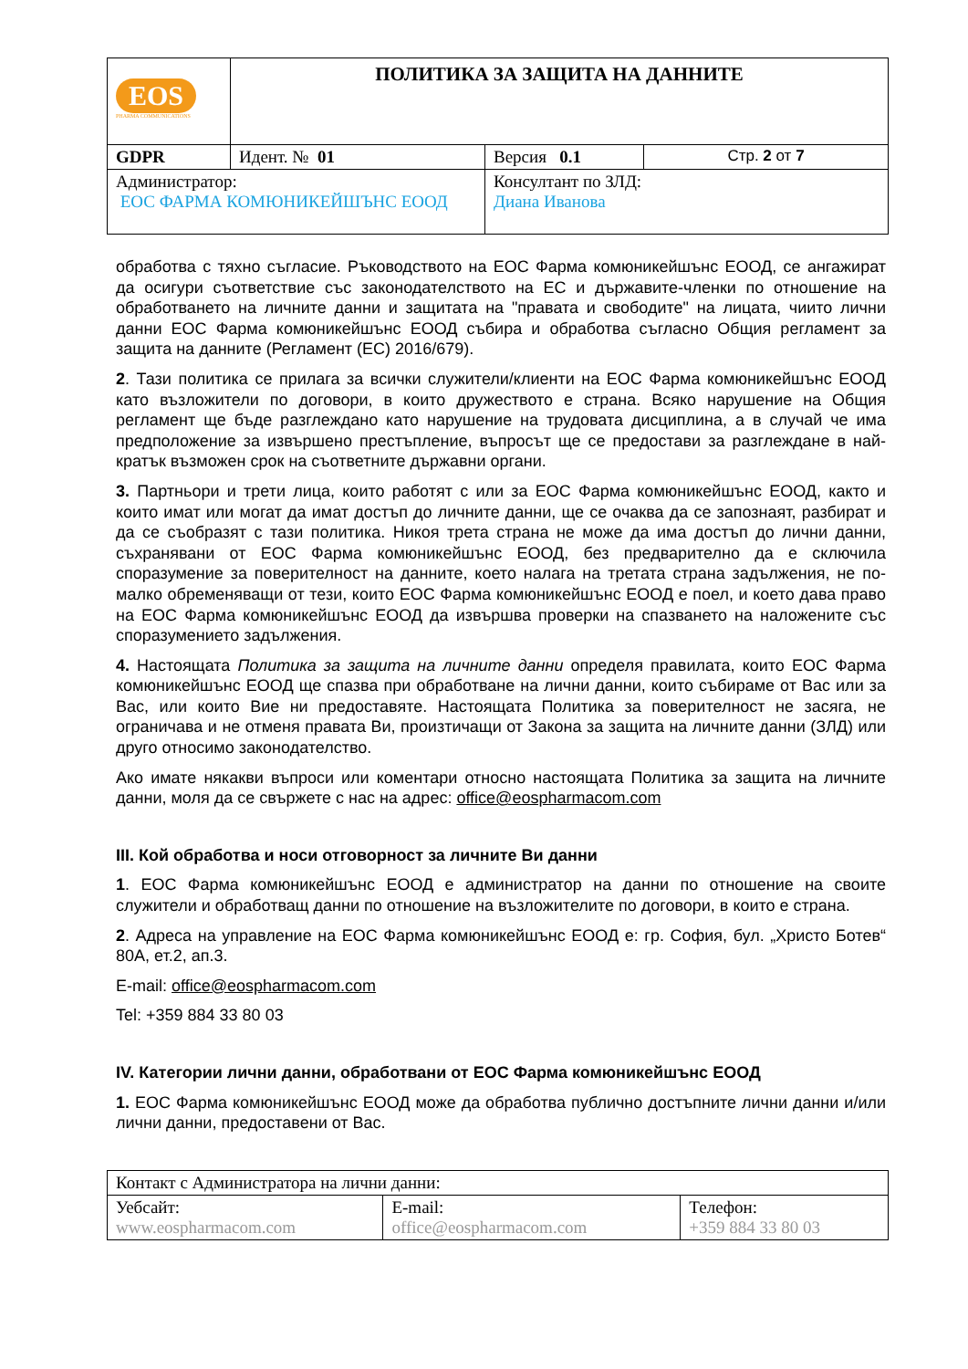| EOS PHARMA COMMUNICATIONS | ПОЛИТИКА ЗА ЗАЩИТА НА ДАННИТЕ | | |
| GDPR | Идент. № 01 | Версия 0.1 | Стр. 2 от 7 |
| Администратор: ЕОС ФАРМА КОМЮНИКЕЙШЪНС ЕООД | | Консултант по ЗЛД: Диана Иванова | |
обработва с тяхно съгласие. Ръководството на ЕОС Фарма комюникейшънс ЕООД, се ангажират да осигури съответствие със законодателството на ЕС и държавите-членки по отношение на обработването на личните данни и защитата на "правата и свободите" на лицата, чиито лични данни ЕОС Фарма комюникейшънс ЕООД събира и обработва съгласно Общия регламент за защита на данните (Регламент (ЕС) 2016/679).
2. Тази политика се прилага за всички служители/клиенти на ЕОС Фарма комюникейшънс ЕООД като възложители по договори, в които дружеството е страна. Всяко нарушение на Общия регламент ще бъде разглеждано като нарушение на трудовата дисциплина, а в случай че има предположение за извършено престъпление, въпросът ще се предостави за разглеждане в най-кратък възможен срок на съответните държавни органи.
3. Партньори и трети лица, които работят с или за ЕОС Фарма комюникейшънс ЕООД, както и които имат или могат да имат достъп до личните данни, ще се очаква да се запознаят, разбират и да се съобразят с тази политика. Никоя трета страна не може да има достъп до лични данни, съхранявани от ЕОС Фарма комюникейшънс ЕООД, без предварително да е сключила споразумение за поверителност на данните, което налага на третата страна задължения, не по-малко обременяващи от тези, които ЕОС Фарма комюникейшънс ЕООД е поел, и което дава право на ЕОС Фарма комюникейшънс ЕООД да извършва проверки на спазването на наложените със споразумението задължения.
4. Настоящата Политика за защита на личните данни определя правилата, които ЕОС Фарма комюникейшънс ЕООД ще спазва при обработване на лични данни, които събираме от Вас или за Вас, или които Вие ни предоставяте. Настоящата Политика за поверителност не засяга, не ограничава и не отменя правата Ви, произтичащи от Закона за защита на личните данни (ЗЛД) или друго относимо законодателство.
Ако имате някакви въпроси или коментари относно настоящата Политика за защита на личните данни, моля да се свържете с нас на адрес: office@eospharmacom.com
III. Кой обработва и носи отговорност за личните Ви данни
1. ЕОС Фарма комюникейшънс ЕООД е администратор на данни по отношение на своите служители и обработващ данни по отношение на възложителите по договори, в които е страна.
2. Адреса на управление на ЕОС Фарма комюникейшънс ЕООД е: гр. София, бул. „Христо Ботев“ 80А, ет.2, ап.3.
E-mail: office@eospharmacom.com
Tel: +359 884 33 80 03
IV. Категории лични данни, обработвани от ЕОС Фарма комюникейшънс ЕООД
1. ЕОС Фарма комюникейшънс ЕООД може да обработва публично достъпните лични данни и/или лични данни, предоставени от Вас.
| Контакт с Администратора на лични данни: | | |
| Уебсайт: www.eospharmacom.com | E-mail: office@eospharmacom.com | Телефон: +359 884 33 80 03 |